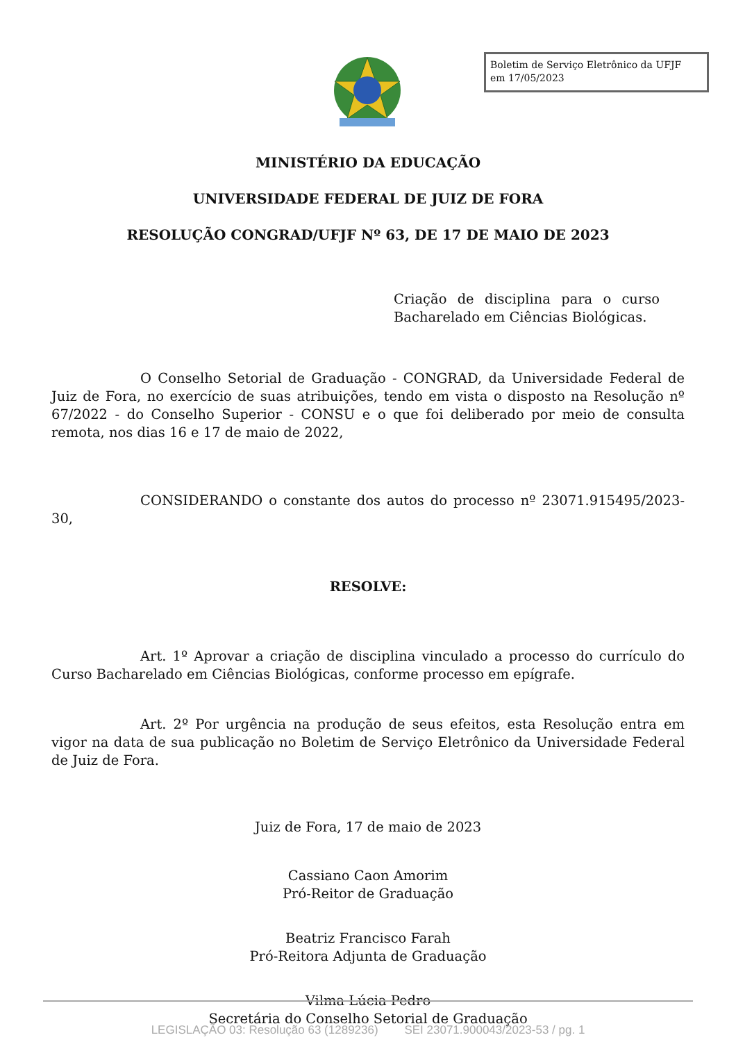Boletim de Serviço Eletrônico da UFJF
em 17/05/2023
MINISTÉRIO DA EDUCAÇÃO
UNIVERSIDADE FEDERAL DE JUIZ DE FORA
RESOLUÇÃO CONGRAD/UFJF Nº 63, DE 17 DE MAIO DE 2023
Criação de disciplina para o curso Bacharelado em Ciências Biológicas.
O Conselho Setorial de Graduação - CONGRAD, da Universidade Federal de Juiz de Fora, no exercício de suas atribuições, tendo em vista o disposto na Resolução nº 67/2022 - do Conselho Superior - CONSU e o que foi deliberado por meio de consulta remota, nos dias 16 e 17 de maio de 2022,
CONSIDERANDO o constante dos autos do processo nº 23071.915495/2023-30,
RESOLVE:
Art. 1º Aprovar a criação de disciplina vinculado a processo do currículo do Curso Bacharelado em Ciências Biológicas, conforme processo em epígrafe.
Art. 2º Por urgência na produção de seus efeitos, esta Resolução entra em vigor na data de sua publicação no Boletim de Serviço Eletrônico da Universidade Federal de Juiz de Fora.
Juiz de Fora, 17 de maio de 2023
Cassiano Caon Amorim
Pró-Reitor de Graduação
Beatriz Francisco Farah
Pró-Reitora Adjunta de Graduação
Vilma Lúcia Pedro
Secretária do Conselho Setorial de Graduação
LEGISLAÇÃO 03: Resolução 63 (1289236) SEI 23071.900043/2023-53 / pg. 1